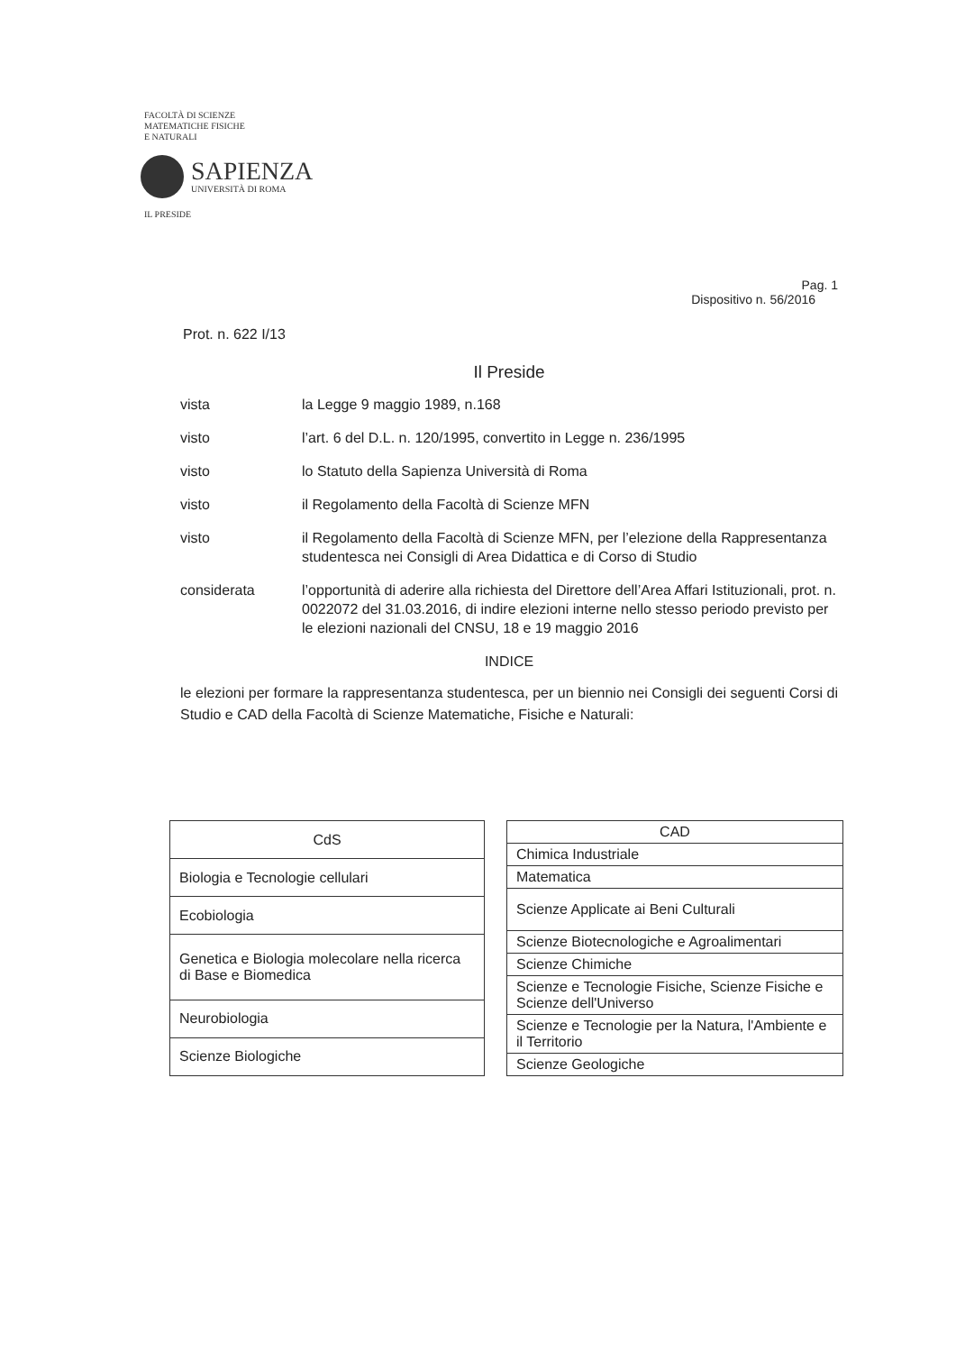FACOLTÀ DI SCIENZE
MATEMATICHE FISICHE
E NATURALI
SAPIENZA
UNIVERSITÀ DI ROMA
IL PRESIDE
Pag. 1
Dispositivo n. 56/2016
Prot. n. 622 I/13
Il Preside
| vista | la Legge 9 maggio 1989, n.168 |
| visto | l’art. 6 del D.L. n. 120/1995, convertito in Legge n. 236/1995 |
| visto | lo Statuto della Sapienza Università di Roma |
| visto | il Regolamento della Facoltà di Scienze MFN |
| visto | il Regolamento della Facoltà di Scienze MFN, per l’elezione della Rappresentanza studentesca nei Consigli di Area Didattica e di Corso di Studio |
| considerata | l’opportunità di aderire alla richiesta del Direttore dell’Area Affari Istituzionali, prot. n. 0022072 del 31.03.2016, di indire elezioni interne nello stesso periodo previsto per le elezioni nazionali del CNSU, 18 e 19 maggio 2016 |
INDICE
le elezioni per formare la rappresentanza studentesca, per un biennio nei Consigli dei seguenti Corsi di Studio e CAD della Facoltà di Scienze Matematiche, Fisiche e Naturali:
| CdS |
| --- |
| Biologia e Tecnologie cellulari |
| Ecobiologia |
| Genetica e Biologia molecolare nella ricerca di Base e Biomedica |
| Neurobiologia |
| Scienze Biologiche |
| CAD |
| --- |
| Chimica Industriale |
| Matematica |
| Scienze Applicate ai Beni Culturali |
| Scienze Biotecnologiche e Agroalimentari |
| Scienze Chimiche |
| Scienze e Tecnologie Fisiche, Scienze Fisiche e Scienze dell'Universo |
| Scienze e Tecnologie per la Natura, l'Ambiente e il Territorio |
| Scienze Geologiche |